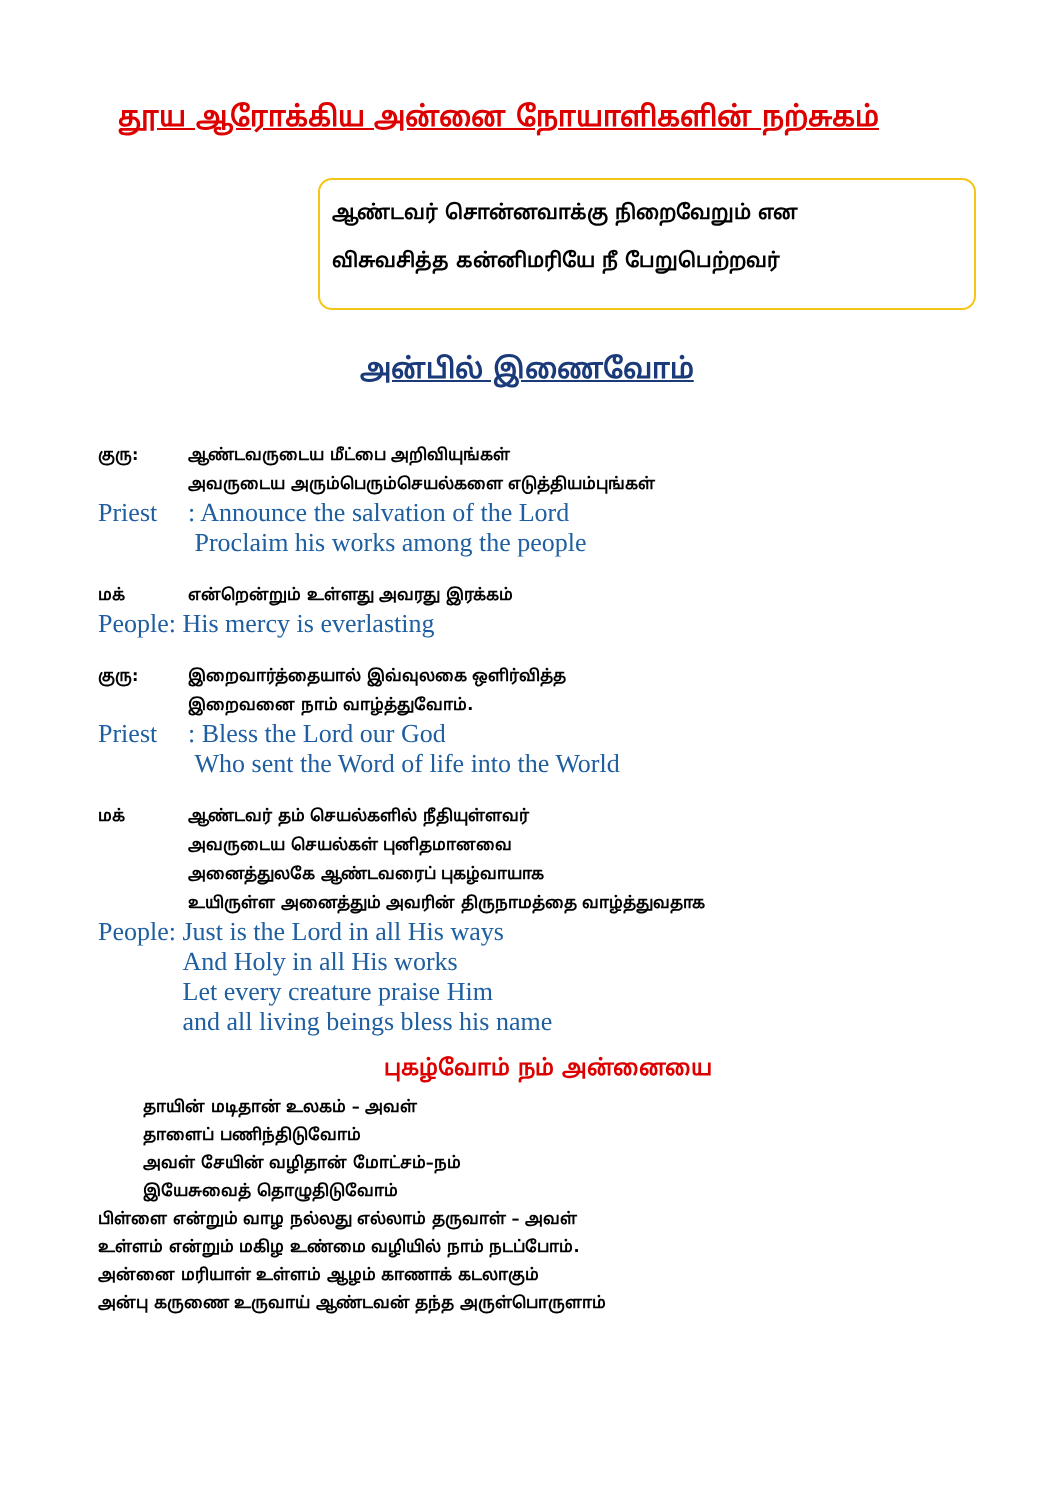தூய ஆரோக்கிய அன்னை நோயாளிகளின் நற்சுகம்
ஆண்டவர் சொன்னவாக்கு நிறைவேறும் என
விசுவசித்த கன்னிமரியே நீ பேறுபெற்றவர்
அன்பில் இணைவோம்
குரு: ஆண்டவருடைய மீட்பை அறிவியுங்கள்
அவருடைய அரும்பெரும்செயல்களை எடுத்தியம்புங்கள்
Priest
: Announce the salvation of the Lord
Proclaim his works among the people
மக் என்றென்றும் உள்ளது அவரது இரக்கம்
People: His mercy is everlasting
குரு: இறைவார்த்தையால் இவ்வுலகை ஒளிர்வித்த
இறைவனை நாம் வாழ்த்துவோம்.
Priest
: Bless the Lord our God
Who sent the Word of life into the World
மக் ஆண்டவர் தம் செயல்களில் நீதியுள்ளவர்
அவருடைய செயல்கள் புனிதமானவை
அனைத்துலகே ஆண்டவரைப் புகழ்வாயாக
உயிருள்ள அனைத்தும் அவரின் திருநாமத்தை வாழ்த்துவதாக
People: Just is the Lord in all His ways
And Holy in all His works
Let every creature praise Him
and all living beings bless his name
புகழ்வோம் நம் அன்னையை
தாயின் மடிதான் உலகம் – அவள்
தாளைப் பணிந்திடுவோம்
அவள் சேயின் வழிதான் மோட்சம்–நம்
இயேசுவைத் தொழுதிடுவோம்
பிள்ளை என்றும் வாழ நல்லது எல்லாம் தருவாள் – அவள்
உள்ளம் என்றும் மகிழ உண்மை வழியில் நாம் நடப்போம்.
அன்னை மரியாள் உள்ளம் ஆழம் காணாக் கடலாகும்
அன்பு கருணை உருவாய் ஆண்டவன் தந்த அருள்பொருளாம்